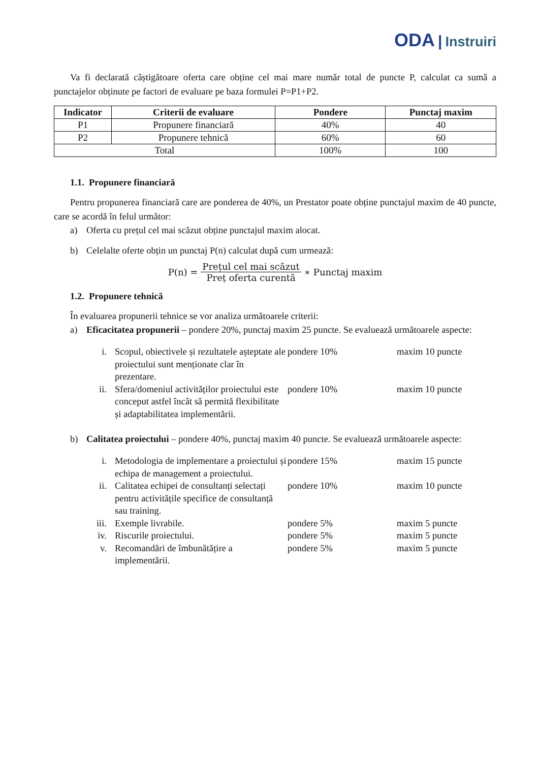ODA | Instruiri
Va fi declarată câștigătoare oferta care obține cel mai mare număr total de puncte P, calculat ca sumă a punctajelor obținute pe factori de evaluare pe baza formulei P=P1+P2.
| Indicator | Criterii de evaluare | Pondere | Punctaj maxim |
| --- | --- | --- | --- |
| P1 | Propunere financiară | 40% | 40 |
| P2 | Propunere tehnică | 60% | 60 |
| Total | | 100% | 100 |
1.1. Propunere financiară
Pentru propunerea financiară care are ponderea de 40%, un Prestator poate obține punctajul maxim de 40 puncte, care se acordă în felul următor:
a) Oferta cu prețul cel mai scăzut obține punctajul maxim alocat.
b) Celelalte oferte obțin un punctaj P(n) calculat după cum urmează:
P(n) = Prețul cel mai scăzut Preț oferta curentă ∗ Punctaj maxim
1.2. Propunere tehnică
În evaluarea propunerii tehnice se vor analiza următoarele criterii:
a) Eficacitatea propunerii – pondere 20%, punctaj maxim 25 puncte. Se evaluează următoarele aspecte:
| i. | Scopul, obiectivele și rezultatele așteptate ale proiectului sunt menționate clar în prezentare. | pondere 10% | maxim 10 puncte |
| ii. | Sfera/domeniul activităților proiectului este conceput astfel încât să permită flexibilitate și adaptabilitatea implementării. | pondere 10% | maxim 10 puncte |
b) Calitatea proiectului – pondere 40%, punctaj maxim 40 puncte. Se evaluează următoarele aspecte:
| i. | Metodologia de implementare a proiectului și echipa de management a proiectului. | pondere 15% | maxim 15 puncte |
| ii. | Calitatea echipei de consultanți selectați pentru activitățile specifice de consultanță sau training. | pondere 10% | maxim 10 puncte |
| iii. | Exemple livrabile. | pondere 5% | maxim 5 puncte |
| iv. | Riscurile proiectului. | pondere 5% | maxim 5 puncte |
| v. | Recomandări de îmbunătățire a implementării. | pondere 5% | maxim 5 puncte |